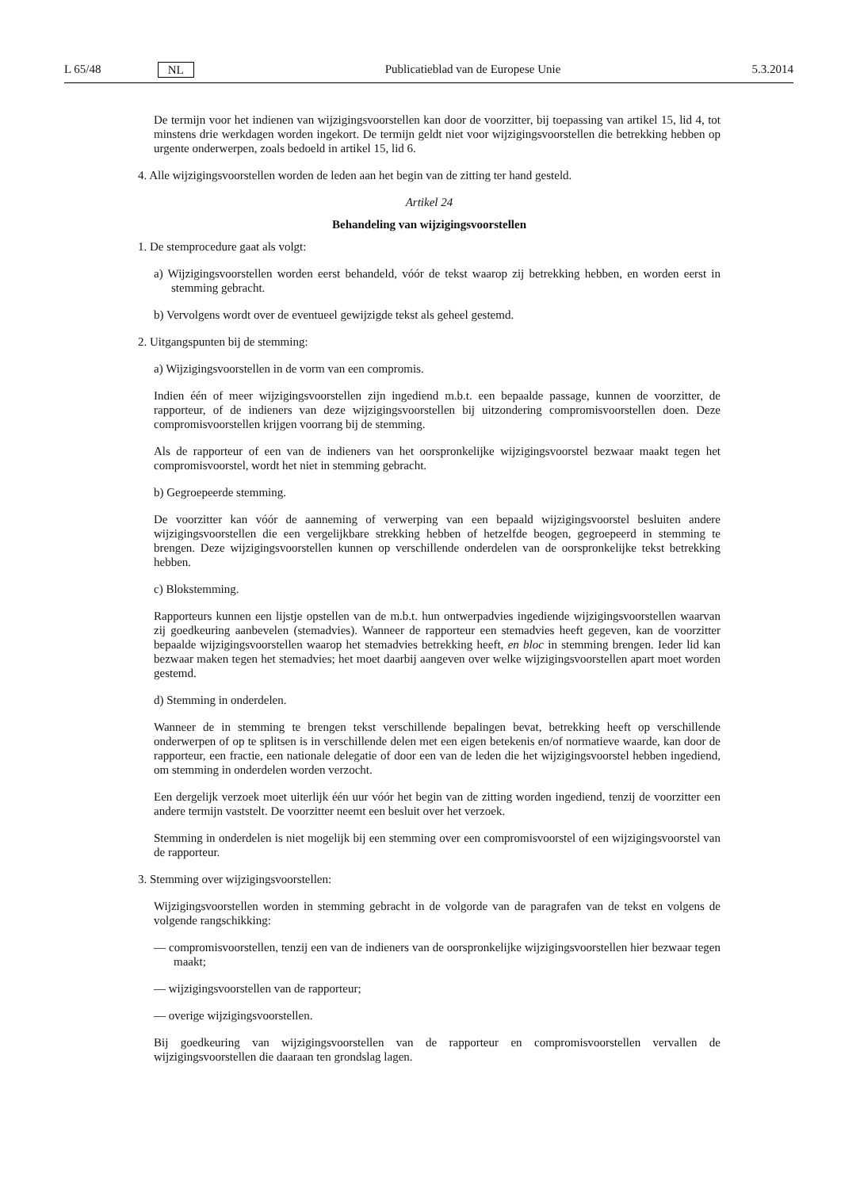L 65/48 NL Publicatieblad van de Europese Unie 5.3.2014
De termijn voor het indienen van wijzigingsvoorstellen kan door de voorzitter, bij toepassing van artikel 15, lid 4, tot minstens drie werkdagen worden ingekort. De termijn geldt niet voor wijzigingsvoorstellen die betrekking hebben op urgente onderwerpen, zoals bedoeld in artikel 15, lid 6.
4. Alle wijzigingsvoorstellen worden de leden aan het begin van de zitting ter hand gesteld.
Artikel 24
Behandeling van wijzigingsvoorstellen
1. De stemprocedure gaat als volgt:
a) Wijzigingsvoorstellen worden eerst behandeld, vóór de tekst waarop zij betrekking hebben, en worden eerst in stemming gebracht.
b) Vervolgens wordt over de eventueel gewijzigde tekst als geheel gestemd.
2. Uitgangspunten bij de stemming:
a) Wijzigingsvoorstellen in de vorm van een compromis.
Indien één of meer wijzigingsvoorstellen zijn ingediend m.b.t. een bepaalde passage, kunnen de voorzitter, de rapporteur, of de indieners van deze wijzigingsvoorstellen bij uitzondering compromisvoorstellen doen. Deze compromisvoorstellen krijgen voorrang bij de stemming.
Als de rapporteur of een van de indieners van het oorspronkelijke wijzigingsvoorstel bezwaar maakt tegen het compromisvoorstel, wordt het niet in stemming gebracht.
b) Gegroepeerde stemming.
De voorzitter kan vóór de aanneming of verwerping van een bepaald wijzigingsvoorstel besluiten andere wijzigingsvoorstellen die een vergelijkbare strekking hebben of hetzelfde beogen, gegroepeerd in stemming te brengen. Deze wijzigingsvoorstellen kunnen op verschillende onderdelen van de oorspronkelijke tekst betrekking hebben.
c) Blokstemming.
Rapporteurs kunnen een lijstje opstellen van de m.b.t. hun ontwerpadvies ingediende wijzigingsvoorstellen waarvan zij goedkeuring aanbevelen (stemadvies). Wanneer de rapporteur een stemadvies heeft gegeven, kan de voorzitter bepaalde wijzigingsvoorstellen waarop het stemadvies betrekking heeft, en bloc in stemming brengen. Ieder lid kan bezwaar maken tegen het stemadvies; het moet daarbij aangeven over welke wijzigingsvoorstellen apart moet worden gestemd.
d) Stemming in onderdelen.
Wanneer de in stemming te brengen tekst verschillende bepalingen bevat, betrekking heeft op verschillende onderwerpen of op te splitsen is in verschillende delen met een eigen betekenis en/of normatieve waarde, kan door de rapporteur, een fractie, een nationale delegatie of door een van de leden die het wijzigingsvoorstel hebben ingediend, om stemming in onderdelen worden verzocht.
Een dergelijk verzoek moet uiterlijk één uur vóór het begin van de zitting worden ingediend, tenzij de voorzitter een andere termijn vaststelt. De voorzitter neemt een besluit over het verzoek.
Stemming in onderdelen is niet mogelijk bij een stemming over een compromisvoorstel of een wijzigingsvoorstel van de rapporteur.
3. Stemming over wijzigingsvoorstellen:
Wijzigingsvoorstellen worden in stemming gebracht in de volgorde van de paragrafen van de tekst en volgens de volgende rangschikking:
— compromisvoorstellen, tenzij een van de indieners van de oorspronkelijke wijzigingsvoorstellen hier bezwaar tegen maakt;
— wijzigingsvoorstellen van de rapporteur;
— overige wijzigingsvoorstellen.
Bij goedkeuring van wijzigingsvoorstellen van de rapporteur en compromisvoorstellen vervallen de wijzigingsvoorstellen die daaraan ten grondslag lagen.